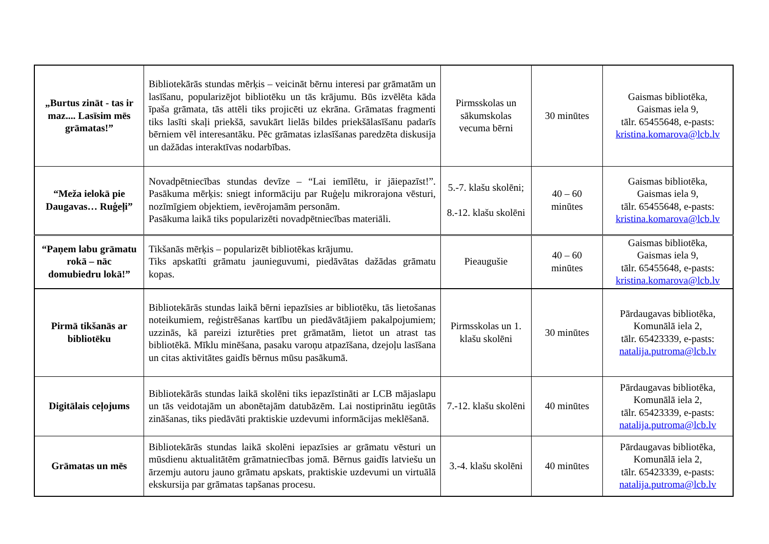| „Burtus zināt - tas ir maz.... Lasīsim mēs grāmatas!” | Bibliotekārās stundas mērķis – veicināt bērnu interesi par grāmatām un lasīšanu, popularizējot bibliotēku un tās krājumu. Būs izvēlēta kāda īpaša grāmata, tās attēli tiks projicēti uz ekrāna. Grāmatas fragmenti tiks lasīti skaļi priekšā, savukārt lielās bildes priekšālasīšanu padarīs bērniem vēl interesantāku. Pēc grāmatas izlasīšanas paredzēta diskusija un dažādas interaktīvas nodarbības. | Pirmsskolas un sākumskolas vecuma bērni | 30 minūtes | Gaismas bibliotēka, Gaismas iela 9, tālr. 65455648, e-pasts: kristina.komarova@lcb.lv |
| “Meža ielokā pie Daugavas… Ruģeļi” | Novadpētniecības stundas devīze – “Lai iemīlētu, ir jāiepazīst!”. Pasākuma mērķis: sniegt informāciju par Ruģeļu mikrorajona vēsturi, nozīmīgiem objektiem, ievērojamām personām. Pasākuma laikā tiks popularizēti novadpētniecības materiāli. | 5.-7. klašu skolēni; 8.-12. klašu skolēni | 40 – 60 minūtes | Gaismas bibliotēka, Gaismas iela 9, tālr. 65455648, e-pasts: kristina.komarova@lcb.lv |
| “Paņem labu grāmatu rokā – nāc domubiedru lokā!” | Tikšanās mērķis – popularizēt bibliotēkas krājumu. Tiks apskatīti grāmatu jaunieguvumi, piedāvātas dažādas grāmatu kopas. | Pieaugušie | 40 – 60 minūtes | Gaismas bibliotēka, Gaismas iela 9, tālr. 65455648, e-pasts: kristina.komarova@lcb.lv |
| Pirmā tikšanās ar bibliotēku | Bibliotekārās stundas laikā bērni iepazīsies ar bibliotēku, tās lietošanas noteikumiem, reģistrēšanas kartību un piedāvātājiem pakalpojumiem; uzzinās, kā pareizi izturēties pret grāmatām, lietot un atrast tas bibliotēkā. Mīklu minēšana, pasaku varoņu atpazīšana, dzejoļu lasīšana un citas aktivitātes gaidīs bērnus mūsu pasākumā. | Pirmsskolas un 1. klašu skolēni | 30 minūtes | Pārdaugavas bibliotēka, Komunālā iela 2, tālr. 65423339, e-pasts: natalija.putroma@lcb.lv |
| Digitālais ceļojums | Bibliotekārās stundas laikā skolēni tiks iepazīstināti ar LCB mājaslapu un tās veidotajām un abonētajām datubāzēm. Lai nostiprinātu iegūtās zināšanas, tiks piedāvāti praktiskie uzdevumi informācijas meklēšanā. | 7.-12. klašu skolēni | 40 minūtes | Pārdaugavas bibliotēka, Komunālā iela 2, tālr. 65423339, e-pasts: natalija.putroma@lcb.lv |
| Grāmatas un mēs | Bibliotekārās stundas laikā skolēni iepazīsies ar grāmatu vēsturi un mūsdienu aktualitātēm grāmatniecības jomā. Bērnus gaidīs latviešu un ārzemju autoru jauno grāmatu apskats, praktiskie uzdevumi un virtuālā ekskursija par grāmatas tapšanas procesu. | 3.-4. klašu skolēni | 40 minūtes | Pārdaugavas bibliotēka, Komunālā iela 2, tālr. 65423339, e-pasts: natalija.putroma@lcb.lv |